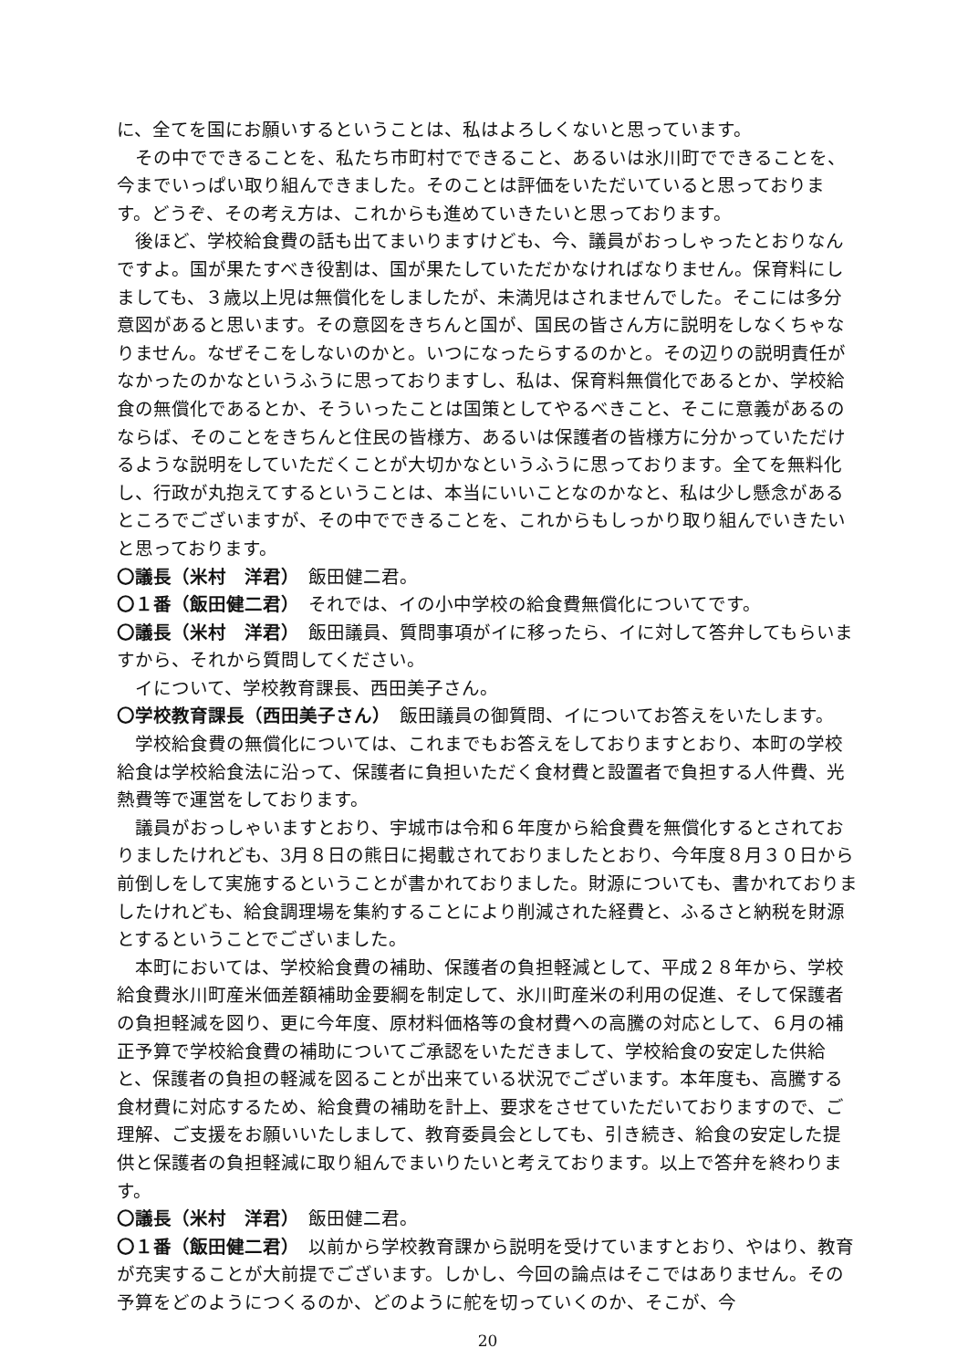に、全てを国にお願いするということは、私はよろしくないと思っています。
その中でできることを、私たち市町村でできること、あるいは氷川町でできることを、今までいっぱい取り組んできました。そのことは評価をいただいていると思っております。どうぞ、その考え方は、これからも進めていきたいと思っております。
後ほど、学校給食費の話も出てまいりますけども、今、議員がおっしゃったとおりなんですよ。国が果たすべき役割は、国が果たしていただかなければなりません。保育料にしましても、３歳以上児は無償化をしましたが、未満児はされませんでした。そこには多分意図があると思います。その意図をきちんと国が、国民の皆さん方に説明をしなくちゃなりません。なぜそこをしないのかと。いつになったらするのかと。その辺りの説明責任がなかったのかなというふうに思っておりますし、私は、保育料無償化であるとか、学校給食の無償化であるとか、そういったことは国策としてやるべきこと、そこに意義があるのならば、そのことをきちんと住民の皆様方、あるいは保護者の皆様方に分かっていただけるような説明をしていただくことが大切かなというふうに思っております。全てを無料化し、行政が丸抱えてするということは、本当にいいことなのかなと、私は少し懸念があるところでございますが、その中でできることを、これからもしっかり取り組んでいきたいと思っております。
〇議長（米村　洋君）　飯田健二君。
〇１番（飯田健二君）　それでは、イの小中学校の給食費無償化についてです。
〇議長（米村　洋君）　飯田議員、質問事項がイに移ったら、イに対して答弁してもらいますから、それから質問してください。
イについて、学校教育課長、西田美子さん。
〇学校教育課長（西田美子さん）　飯田議員の御質問、イについてお答えをいたします。
学校給食費の無償化については、これまでもお答えをしておりますとおり、本町の学校給食は学校給食法に沿って、保護者に負担いただく食材費と設置者で負担する人件費、光熱費等で運営をしております。
議員がおっしゃいますとおり、宇城市は令和６年度から給食費を無償化するとされておりましたけれども、3月８日の熊日に掲載されておりましたとおり、今年度８月３０日から前倒しをして実施するということが書かれておりました。財源についても、書かれておりましたけれども、給食調理場を集約することにより削減された経費と、ふるさと納税を財源とするということでございました。
本町においては、学校給食費の補助、保護者の負担軽減として、平成２８年から、学校給食費氷川町産米価差額補助金要綱を制定して、氷川町産米の利用の促進、そして保護者の負担軽減を図り、更に今年度、原材料価格等の食材費への高騰の対応として、６月の補正予算で学校給食費の補助についてご承認をいただきまして、学校給食の安定した供給と、保護者の負担の軽減を図ることが出来ている状況でございます。本年度も、高騰する食材費に対応するため、給食費の補助を計上、要求をさせていただいておりますので、ご理解、ご支援をお願いいたしまして、教育委員会としても、引き続き、給食の安定した提供と保護者の負担軽減に取り組んでまいりたいと考えております。以上で答弁を終わります。
〇議長（米村　洋君）　飯田健二君。
〇１番（飯田健二君）　以前から学校教育課から説明を受けていますとおり、やはり、教育が充実することが大前提でございます。しかし、今回の論点はそこではありません。その予算をどのようにつくるのか、どのように舵を切っていくのか、そこが、今
20